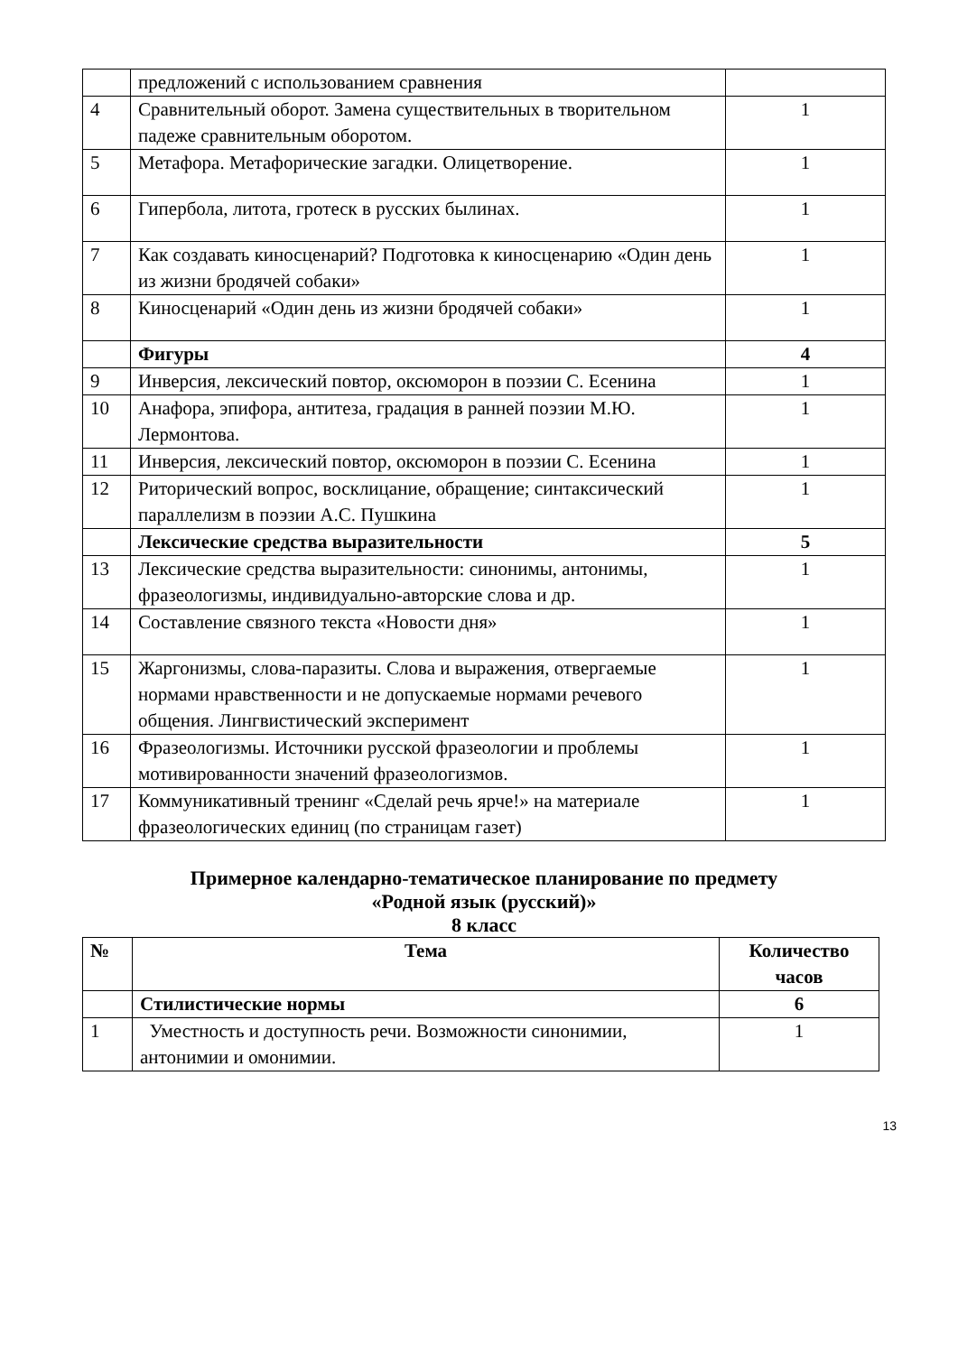| | предложений с использованием сравнения | |
| 4 | Сравнительный оборот. Замена существительных в творительном падеже сравнительным оборотом. | 1 |
| 5 | Метафора. Метафорические загадки. Олицетворение. | 1 |
| 6 | Гипербола, литота, гротеск в русских былинах. | 1 |
| 7 | Как создавать киносценарий? Подготовка к киносценарию «Один день из жизни бродячей собаки» | 1 |
| 8 | Киносценарий «Один день из жизни бродячей собаки» | 1 |
| | Фигуры | 4 |
| 9 | Инверсия, лексический повтор, оксюморон в поэзии С. Есенина | 1 |
| 10 | Анафора, эпифора, антитеза, градация в ранней поэзии М.Ю. Лермонтова. | 1 |
| 11 | Инверсия, лексический повтор, оксюморон в поэзии С. Есенина | 1 |
| 12 | Риторический вопрос, восклицание, обращение; синтаксический параллелизм в поэзии А.С. Пушкина | 1 |
| | Лексические средства выразительности | 5 |
| 13 | Лексические средства выразительности: синонимы, антонимы, фразеологизмы, индивидуально-авторские слова и др. | 1 |
| 14 | Составление связного текста «Новости дня» | 1 |
| 15 | Жаргонизмы, слова-паразиты. Слова и выражения, отвергаемые нормами нравственности и не допускаемые нормами речевого общения. Лингвистический эксперимент | 1 |
| 16 | Фразеологизмы. Источники русской фразеологии и проблемы мотивированности значений фразеологизмов. | 1 |
| 17 | Коммуникативный тренинг «Сделай речь ярче!» на материале фразеологических единиц (по страницам газет) | 1 |
Примерное календарно-тематическое планирование по предмету
«Родной язык (русский)»
8 класс
| № | Тема | Количество часов |
| --- | --- | --- |
| | Стилистические нормы | 6 |
| 1 | Уместность и доступность речи. Возможности синонимии, антонимии и омонимии. | 1 |
13